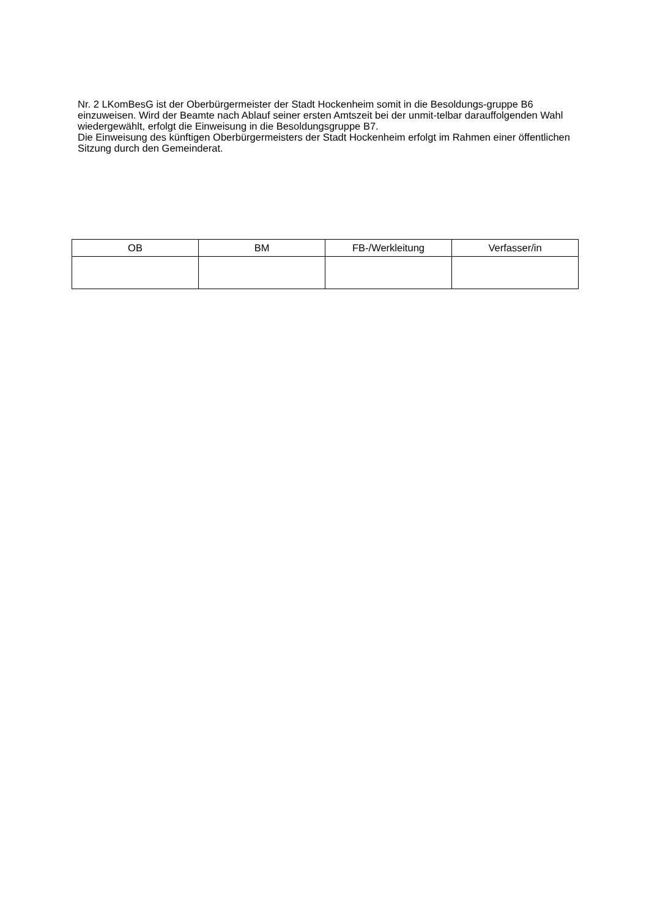Nr. 2 LKomBesG ist der Oberbürgermeister der Stadt Hockenheim somit in die Besoldungs-gruppe B6 einzuweisen. Wird der Beamte nach Ablauf seiner ersten Amtszeit bei der unmit-telbar darauffolgenden Wahl wiedergewählt, erfolgt die Einweisung in die Besoldungsgruppe B7.
Die Einweisung des künftigen Oberbürgermeisters der Stadt Hockenheim erfolgt im Rahmen einer öffentlichen Sitzung durch den Gemeinderat.
| OB | BM | FB-/Werkleitung | Verfasser/in |
| --- | --- | --- | --- |